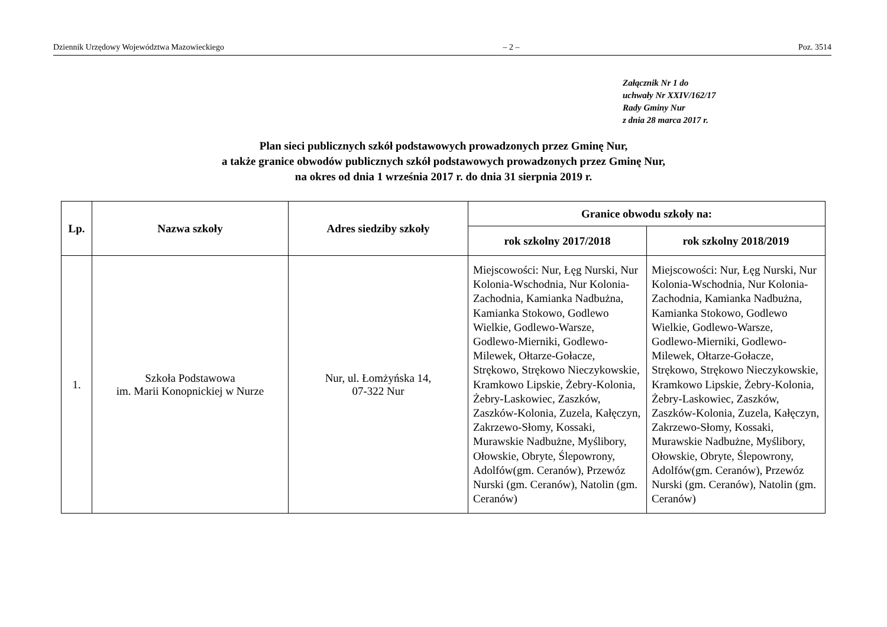Dziennik Urzędowy Województwa Mazowieckiego – 2 – Poz. 3514
Załącznik Nr 1 do
uchwały Nr XXIV/162/17
Rady Gminy Nur
z dnia 28 marca 2017 r.
Plan sieci publicznych szkół podstawowych prowadzonych przez Gminę Nur,
a także granice obwodów publicznych szkół podstawowych prowadzonych przez Gminę Nur,
na okres od dnia 1 września 2017 r. do dnia 31 sierpnia 2019 r.
| Lp. | Nazwa szkoły | Adres siedziby szkoły | Granice obwodu szkoły na: | |
| --- | --- | --- | --- | --- |
| | | | rok szkolny 2017/2018 | rok szkolny 2018/2019 |
| 1. | Szkoła Podstawowa im. Marii Konopnickiej w Nurze | Nur, ul. Łomżyńska 14, 07-322 Nur | Miejscowości: Nur, Łęg Nurski, Nur Kolonia-Wschodnia, Nur Kolonia-Zachodnia, Kamianka Nadbużna, Kamianka Stokowo, Godlewo Wielkie, Godlewo-Warsze, Godlewo-Mierniki, Godlewo-Milewek, Ołtarze-Gołacze, Strękowo, Strękowo Nieczykowskie, Kramkowo Lipskie, Żebry-Kolonia, Żebry-Laskowiec, Zaszków, Zaszków-Kolonia, Zuzela, Kałęczyn, Zakrzewo-Słomy, Kossaki, Murawskie Nadbużne, Myślibory, Ołowskie, Obryte, Ślepowrony, Adolfów(gm. Ceranów), Przewóz Nurski (gm. Ceranów), Natolin (gm. Ceranów) | Miejscowości: Nur, Łęg Nurski, Nur Kolonia-Wschodnia, Nur Kolonia-Zachodnia, Kamianka Nadbużna, Kamianka Stokowo, Godlewo Wielkie, Godlewo-Warsze, Godlewo-Mierniki, Godlewo-Milewek, Ołtarze-Gołacze, Strękowo, Strękowo Nieczykowskie, Kramkowo Lipskie, Żebry-Kolonia, Żebry-Laskowiec, Zaszków, Zaszków-Kolonia, Zuzela, Kałęczyn, Zakrzewo-Słomy, Kossaki, Murawskie Nadbużne, Myślibory, Ołowskie, Obryte, Ślepowrony, Adolfów(gm. Ceranów), Przewóz Nurski (gm. Ceranów), Natolin (gm. Ceranów) |